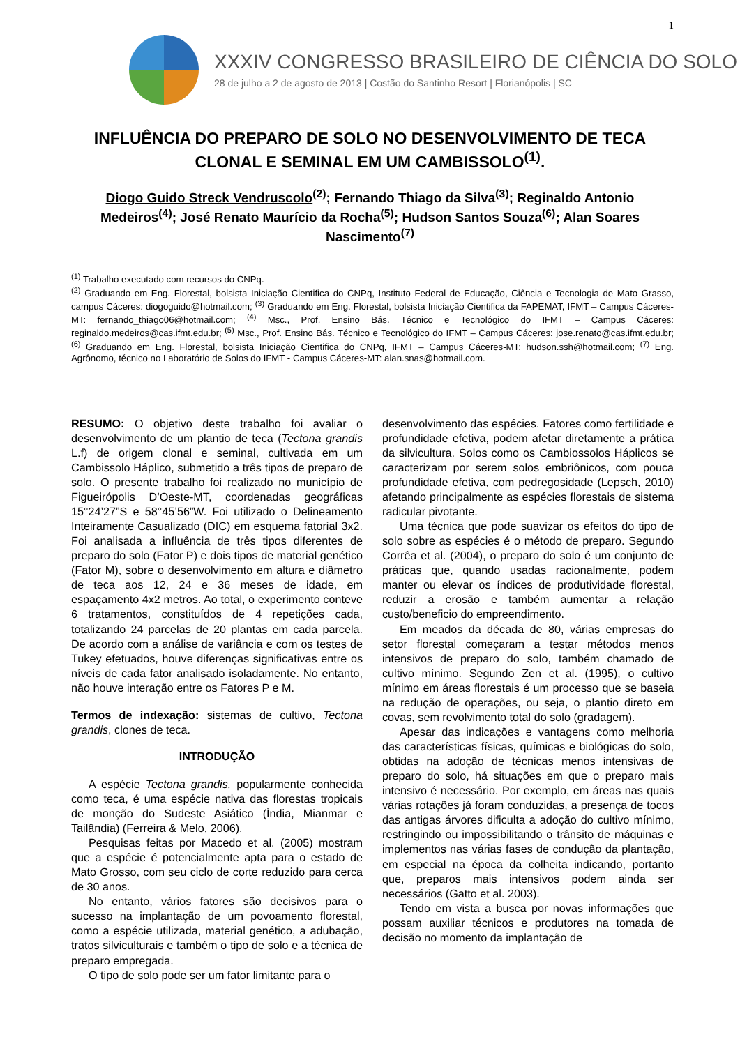1
XXXIV CONGRESSO BRASILEIRO DE CIÊNCIA DO SOLO
28 de julho a 2 de agosto de 2013 | Costão do Santinho Resort | Florianópolis | SC
INFLUÊNCIA DO PREPARO DE SOLO NO DESENVOLVIMENTO DE TECA CLONAL E SEMINAL EM UM CAMBISSOLO<sup>(1)</sup>.
Diogo Guido Streck Vendruscolo<sup>(2)</sup>; Fernando Thiago da Silva<sup>(3)</sup>; Reginaldo Antonio Medeiros<sup>(4)</sup>; José Renato Maurício da Rocha<sup>(5)</sup>; Hudson Santos Souza<sup>(6)</sup>; Alan Soares Nascimento<sup>(7)</sup>
<sup>(1)</sup> Trabalho executado com recursos do CNPq.
<sup>(2)</sup> Graduando em Eng. Florestal, bolsista Iniciação Cientifica do CNPq, Instituto Federal de Educação, Ciência e Tecnologia de Mato Grasso, campus Cáceres: diogoguido@hotmail.com; <sup>(3)</sup> Graduando em Eng. Florestal, bolsista Iniciação Cientifica da FAPEMAT, IFMT – Campus Cáceres-MT: fernando_thiago06@hotmail.com; <sup>(4)</sup> Msc., Prof. Ensino Bás. Técnico e Tecnológico do IFMT – Campus Cáceres: reginaldo.medeiros@cas.ifmt.edu.br; <sup>(5)</sup> Msc., Prof. Ensino Bás. Técnico e Tecnológico do IFMT – Campus Cáceres: jose.renato@cas.ifmt.edu.br; <sup>(6)</sup> Graduando em Eng. Florestal, bolsista Iniciação Cientifica do CNPq, IFMT – Campus Cáceres-MT: hudson.ssh@hotmail.com; <sup>(7)</sup> Eng. Agrônomo, técnico no Laboratório de Solos do IFMT - Campus Cáceres-MT: alan.snas@hotmail.com.
RESUMO: O objetivo deste trabalho foi avaliar o desenvolvimento de um plantio de teca (Tectona grandis L.f) de origem clonal e seminal, cultivada em um Cambissolo Háplico, submetido a três tipos de preparo de solo. O presente trabalho foi realizado no município de Figueirópolis D’Oeste-MT, coordenadas geográficas 15°24’27”S e 58°45’56”W. Foi utilizado o Delineamento Inteiramente Casualizado (DIC) em esquema fatorial 3x2. Foi analisada a influência de três tipos diferentes de preparo do solo (Fator P) e dois tipos de material genético (Fator M), sobre o desenvolvimento em altura e diâmetro de teca aos 12, 24 e 36 meses de idade, em espaçamento 4x2 metros. Ao total, o experimento conteve 6 tratamentos, constituídos de 4 repetições cada, totalizando 24 parcelas de 20 plantas em cada parcela. De acordo com a análise de variância e com os testes de Tukey efetuados, houve diferenças significativas entre os níveis de cada fator analisado isoladamente. No entanto, não houve interação entre os Fatores P e M.
Termos de indexação: sistemas de cultivo, Tectona grandis, clones de teca.
INTRODUÇÃO
A espécie Tectona grandis, popularmente conhecida como teca, é uma espécie nativa das florestas tropicais de monção do Sudeste Asiático (Índia, Mianmar e Tailândia) (Ferreira & Melo, 2006).
Pesquisas feitas por Macedo et al. (2005) mostram que a espécie é potencialmente apta para o estado de Mato Grosso, com seu ciclo de corte reduzido para cerca de 30 anos.
No entanto, vários fatores são decisivos para o sucesso na implantação de um povoamento florestal, como a espécie utilizada, material genético, a adubação, tratos silviculturais e também o tipo de solo e a técnica de preparo empregada.
O tipo de solo pode ser um fator limitante para o
desenvolvimento das espécies. Fatores como fertilidade e profundidade efetiva, podem afetar diretamente a prática da silvicultura. Solos como os Cambiossolos Háplicos se caracterizam por serem solos embriônicos, com pouca profundidade efetiva, com pedregosidade (Lepsch, 2010) afetando principalmente as espécies florestais de sistema radicular pivotante.
Uma técnica que pode suavizar os efeitos do tipo de solo sobre as espécies é o método de preparo. Segundo Corrêa et al. (2004), o preparo do solo é um conjunto de práticas que, quando usadas racionalmente, podem manter ou elevar os índices de produtividade florestal, reduzir a erosão e também aumentar a relação custo/beneficio do empreendimento.
Em meados da década de 80, várias empresas do setor florestal começaram a testar métodos menos intensivos de preparo do solo, também chamado de cultivo mínimo. Segundo Zen et al. (1995), o cultivo mínimo em áreas florestais é um processo que se baseia na redução de operações, ou seja, o plantio direto em covas, sem revolvimento total do solo (gradagem).
Apesar das indicações e vantagens como melhoria das características físicas, químicas e biológicas do solo, obtidas na adoção de técnicas menos intensivas de preparo do solo, há situações em que o preparo mais intensivo é necessário. Por exemplo, em áreas nas quais várias rotações já foram conduzidas, a presença de tocos das antigas árvores dificulta a adoção do cultivo mínimo, restringindo ou impossibilitando o trânsito de máquinas e implementos nas várias fases de condução da plantação, em especial na época da colheita indicando, portanto que, preparos mais intensivos podem ainda ser necessários (Gatto et al. 2003).
Tendo em vista a busca por novas informações que possam auxiliar técnicos e produtores na tomada de decisão no momento da implantação de